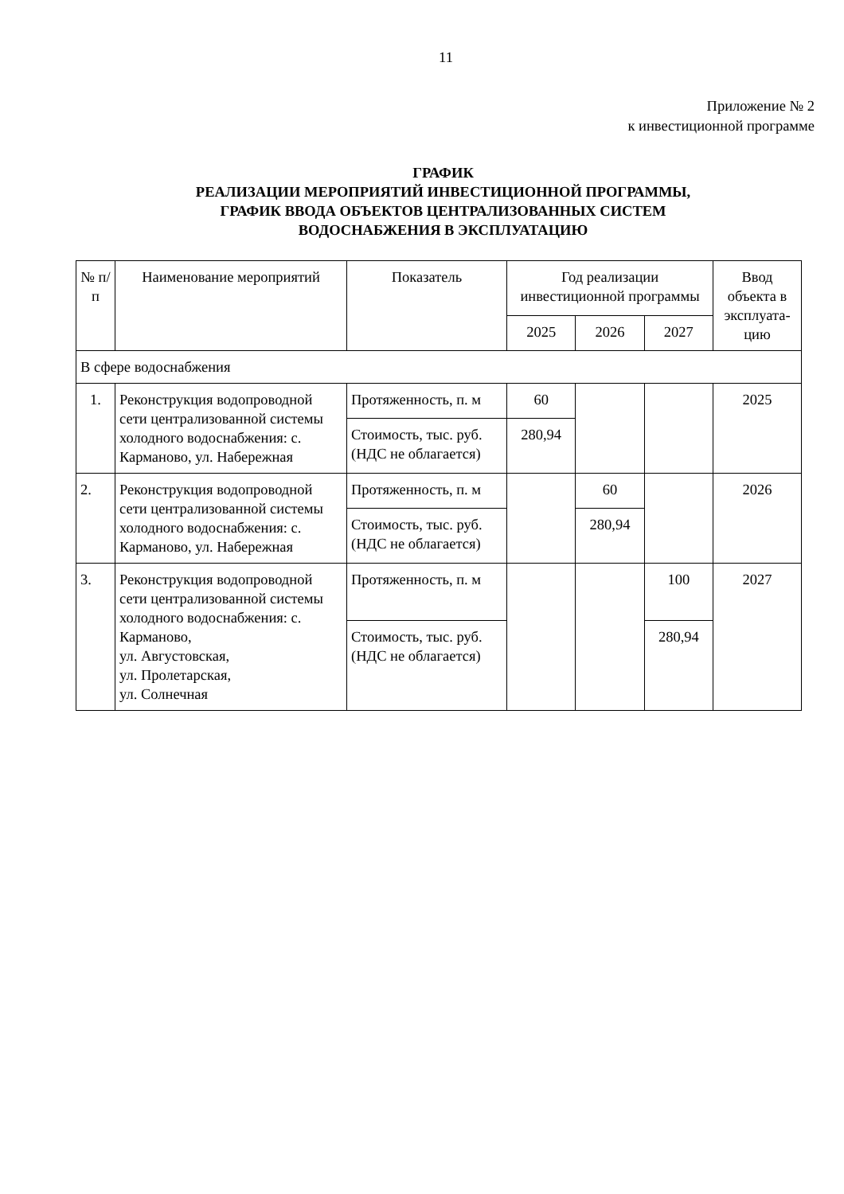11
Приложение № 2
к инвестиционной программе
ГРАФИК
РЕАЛИЗАЦИИ МЕРОПРИЯТИЙ ИНВЕСТИЦИОННОЙ ПРОГРАММЫ,
ГРАФИК ВВОДА ОБЪЕКТОВ ЦЕНТРАЛИЗОВАННЫХ СИСТЕМ
ВОДОСНАБЖЕНИЯ В ЭКСПЛУАТАЦИЮ
| № п/п | Наименование мероприятий | Показатель | Год реализации инвестиционной программы | | | Ввод объекта в эксплуата-цию |
| --- | --- | --- | --- | --- | --- | --- |
| | | | 2025 | 2026 | 2027 | |
| В сфере водоснабжения | | | | | | |
| 1. | Реконструкция водопроводной сети централизованной системы холодного водоснабжения: с. Карманово, ул. Набережная | Протяженность, п. м | 60 | | | 2025 |
| | | Стоимость, тыс. руб. (НДС не облагается) | 280,94 | | | |
| 2. | Реконструкция водопроводной сети централизованной системы холодного водоснабжения: с. Карманово, ул. Набережная | Протяженность, п. м | | 60 | | 2026 |
| | | Стоимость, тыс. руб. (НДС не облагается) | | 280,94 | | |
| 3. | Реконструкция водопроводной сети централизованной системы холодного водоснабжения: с. Карманово, ул. Августовская, ул. Пролетарская, ул. Солнечная | Протяженность, п. м | | | 100 | 2027 |
| | | Стоимость, тыс. руб. (НДС не облагается) | | | 280,94 | |